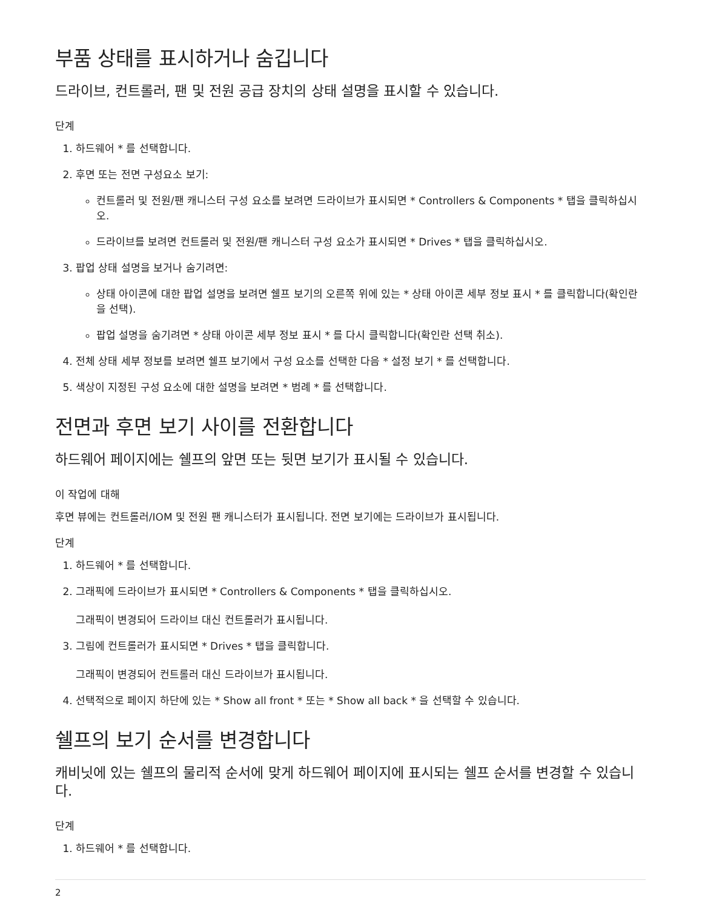부품 상태를 표시하거나 숨깁니다
드라이브, 컨트롤러, 팬 및 전원 공급 장치의 상태 설명을 표시할 수 있습니다.
단계
1. 하드웨어 * 를 선택합니다.
2. 후면 또는 전면 구성요소 보기:
컨트롤러 및 전원/팬 캐니스터 구성 요소를 보려면 드라이브가 표시되면 * Controllers & Components * 탭을 클릭하십시오.
드라이브를 보려면 컨트롤러 및 전원/팬 캐니스터 구성 요소가 표시되면 * Drives * 탭을 클릭하십시오.
3. 팝업 상태 설명을 보거나 숨기려면:
상태 아이콘에 대한 팝업 설명을 보려면 쉘프 보기의 오른쪽 위에 있는 * 상태 아이콘 세부 정보 표시 * 를 클릭합니다(확인란을 선택).
팝업 설명을 숨기려면 * 상태 아이콘 세부 정보 표시 * 를 다시 클릭합니다(확인란 선택 취소).
4. 전체 상태 세부 정보를 보려면 쉘프 보기에서 구성 요소를 선택한 다음 * 설정 보기 * 를 선택합니다.
5. 색상이 지정된 구성 요소에 대한 설명을 보려면 * 범례 * 를 선택합니다.
전면과 후면 보기 사이를 전환합니다
하드웨어 페이지에는 쉘프의 앞면 또는 뒷면 보기가 표시될 수 있습니다.
이 작업에 대해
후면 뷰에는 컨트롤러/IOM 및 전원 팬 캐니스터가 표시됩니다. 전면 보기에는 드라이브가 표시됩니다.
단계
1. 하드웨어 * 를 선택합니다.
2. 그래픽에 드라이브가 표시되면 * Controllers & Components * 탭을 클릭하십시오.
그래픽이 변경되어 드라이브 대신 컨트롤러가 표시됩니다.
3. 그림에 컨트롤러가 표시되면 * Drives * 탭을 클릭합니다.
그래픽이 변경되어 컨트롤러 대신 드라이브가 표시됩니다.
4. 선택적으로 페이지 하단에 있는 * Show all front * 또는 * Show all back * 을 선택할 수 있습니다.
쉘프의 보기 순서를 변경합니다
캐비닛에 있는 쉘프의 물리적 순서에 맞게 하드웨어 페이지에 표시되는 쉘프 순서를 변경할 수 있습니다.
단계
1. 하드웨어 * 를 선택합니다.
2